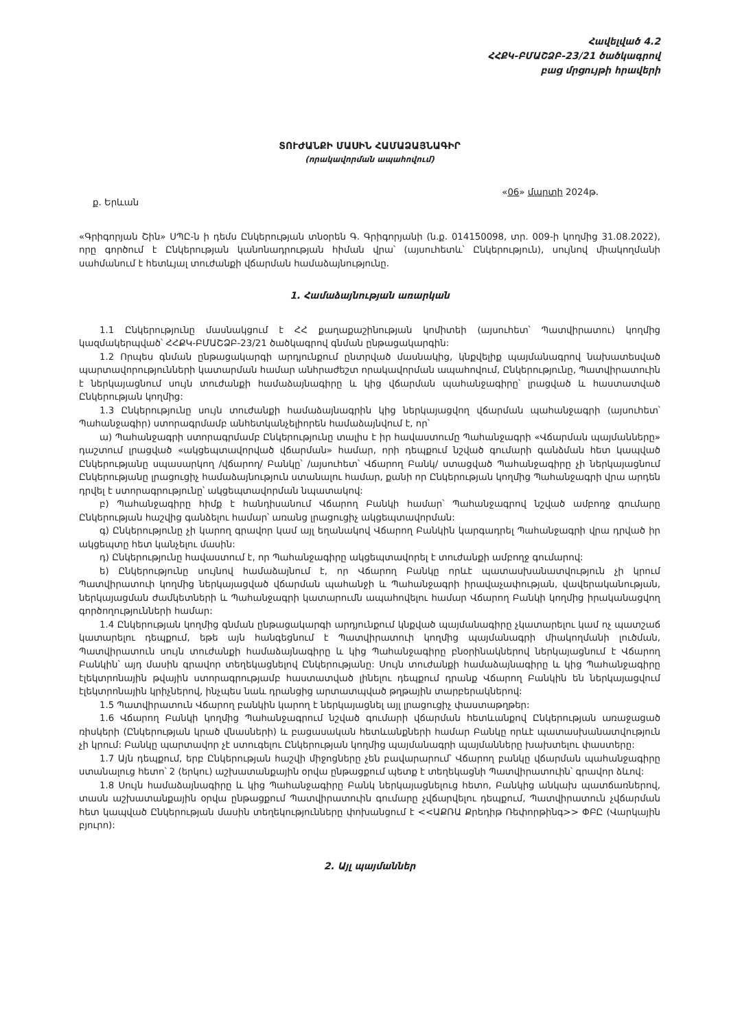Հավելված 4.2
ՀՀՔԿ-ԲՄԱՇՁԲ-23/21 ծածկագրով
բաց մրցույթի հրավերի
ՏՈՒԺԱՆՔԻ ՄԱՍԻՆ ՀԱՄԱՁԱՅՆԱԳԻՐ
(որակավորման ապահովում)
ք. Երևան «06» մարտի 2024թ.
«Գրիգորյան Շին» ՍՊԸ-ն ի դեմս Ընկերության տնօրեն Գ. Գրիգորյանի (ն.ք. 014150098, տր. 009-ի կողմից 31.08.2022), որը գործում է Ընկերության կանոնադրության հիման վրա՝ (այսուհետև՝ Ընկերություն), սույնով միակողմանի սահմանում է հետևյալ տուժանքի վճարման համաձայնությունը.
1. Համաձայնության առարկան
1.1 Ընկերությունը մասնակցում է ՀՀ քաղաքաշինության կոմիտեի (այսուհետ՝ Պատվիրատու) կողմից կազմակերպված՝ ՀՀՔԿ-ԲՄԱՇՁԲ-23/21 ծածկագրով գնման ընթացակարգին:
1.2 Որպես գնման ընթացակարգի արդյունքում ընտրված մասնակից, կնքվելիք պայմանագրով նախատեսված պարտավորությունների կատարման համար անհրաժեշտ որակավորման ապահովում, Ընկերությունը, Պատվիրատուին է ներկայացնում սույն տուժանքի համաձայնագիրը և կից վճարման պահանջագիրը՝ լրացված և հաստատված Ընկերության կողմից:
1.3 Ընկերությունը սույն տուժանքի համաձայնագրին կից ներկայացվող վճարման պահանջագրի (այսուհետ՝ Պահանջագիր) ստորագրմամբ անհետկանչելիորեն համաձայնվում է, որ՝
ա) Պահանջագրի ստորագրմամբ Ընկերությունը տալիս է իր հավաստումը Պահանջագրի «Վճարման պայմանները» դաշտում լրացված «ակցեպտավորված վճարման» համար, որի դեպքում նշված գումարի գանձման հետ կապված Ընկերությանը սպասարկող /վճարող/ Բանկը՝ /այսուհետ՝ Վճարող Բանկ/ ստացված Պահանջագիրը չի ներկայացնում Ընկերությանը լրացուցիչ համաձայնություն ստանալու համար, քանի որ Ընկերության կողմից Պահանջագրի վրա արդեն դրվել է ստորագրությունը՝ ակցեպտավորման նպատակով:
բ) Պահանջագիրը հիմք է հանդիսանում Վճարող Բանկի համար՝ Պահանջագրով նշված ամբողջ գումարը Ընկերության հաշվից գանձելու համար՝ առանց լրացուցիչ ակցեպտավորման:
գ) Ընկերությունը չի կարող գրավոր կամ այլ եղանակով Վճարող Բանկին կարգադրել Պահանջագրի վրա դրված իր ակցեպտը հետ կանչելու մասին:
դ) Ընկերությունը հավաստում է, որ Պահանջագիրը ակցեպտավորել է տուժանքի ամբողջ գումարով:
ե) Ընկերությունը սույնով համաձայնում է, որ Վճարող Բանկը որևէ պատասխանատվություն չի կրում Պատվիրատուի կողմից ներկայացված վճարման պահանջի և Պահանջագրի իրավաչափության, վավերականության, ներկայացման ժամկետների և Պահանջագրի կատարումն ապահովելու համար Վճարող Բանկի կողմից իրականացվող գործողությունների համար:
1.4 Ընկերության կողմից գնման ընթացակարգի արդյունքում կնքված պայմանագիրը չկատարելու կամ ոչ պատշաճ կատարելու դեպքում, եթե այն հանգեցնում է Պատվիրատուի կողմից պայմանագրի միակողմանի լուծման, Պատվիրատուն սույն տուժանքի համաձայնագիրը և կից Պահանջագիրը բնօրինակներով ներկայացնում է Վճարող Բանկին՝ այդ մասին գրավոր տեղեկացնելով Ընկերությանը: Սույն տուժանքի համաձայնագիրը և կից Պահանջագիրը էլեկտրոնային թվային ստորագրությամբ հաստատված լինելու դեպքում դրանք Վճարող Բանկին են ներկայացվում էլեկտրոնային կրիչներով, ինչպես նաև դրանցից արտատպված թղթային տարբերակներով:
1.5 Պատվիրատուն Վճարող բանկին կարող է ներկայացնել այլ լրացուցիչ փաստաթղթեր:
1.6 Վճարող Բանկի կողմից Պահանջագրում նշված գումարի վճարման հետևանքով Ընկերության առաջացած ռիսկերի (Ընկերության կրած վնասների) և բացասական հետևանքների համար Բանկը որևէ պատասխանատվություն չի կրում: Բանկը պարտավոր չէ ստուգելու Ընկերության կողմից պայմանագրի պայմանները խախտելու փաստերը:
1.7 Այն դեպքում, երբ Ընկերության հաշվի միջոցները չեն բավարարում՝ Վճարող բանկը վճարման պահանջագիրը ստանալուց հետո՝ 2 (երկու) աշխատանքային օրվա ընթացքում պետք է տեղեկացնի Պատվիրատուին՝ գրավոր ձևով:
1.8 Սույն համաձայնագիրը և կից Պահանջագիրը Բանկ ներկայացնելուց հետո, Բանկից անկախ պատճառներով, տասն աշխատանքային օրվա ընթացքում Պատվիրատուին գումարը չվճարվելու դեպքում, Պատվիրատուն չվճարման հետ կապված Ընկերության մասին տեղեկությունները փոխանցում է <<ԱՔՌԱ Քրեդիթ Ռեփորթինգ>> ՓԲԸ (Վարկային բյուրո):
2. Այլ պայմաններ